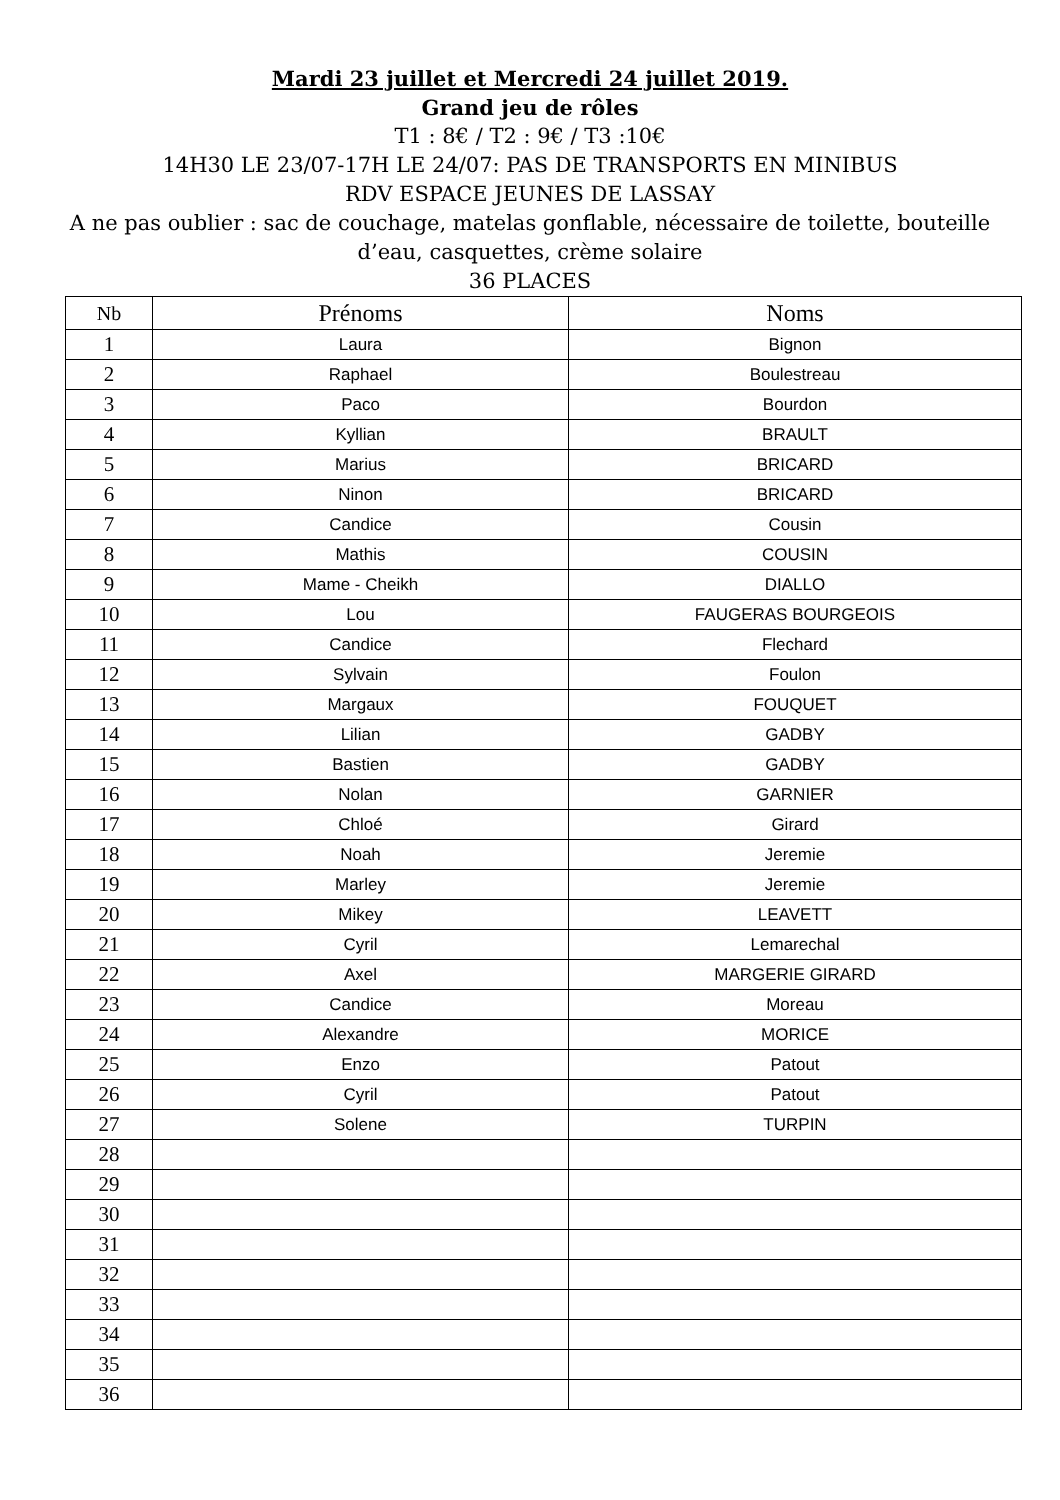Mardi 23 juillet et Mercredi 24 juillet 2019.
Grand jeu de rôles
T1 : 8€ / T2 : 9€ / T3 :10€
14H30 LE 23/07-17H LE 24/07: PAS DE TRANSPORTS EN MINIBUS
RDV ESPACE JEUNES DE LASSAY
A ne pas oublier : sac de couchage, matelas gonflable, nécessaire de toilette, bouteille
d’eau, casquettes, crème solaire
36 PLACES
| Nb | Prénoms | Noms |
| --- | --- | --- |
| 1 | Laura | Bignon |
| 2 | Raphael | Boulestreau |
| 3 | Paco | Bourdon |
| 4 | Kyllian | BRAULT |
| 5 | Marius | BRICARD |
| 6 | Ninon | BRICARD |
| 7 | Candice | Cousin |
| 8 | Mathis | COUSIN |
| 9 | Mame - Cheikh | DIALLO |
| 10 | Lou | FAUGERAS BOURGEOIS |
| 11 | Candice | Flechard |
| 12 | Sylvain | Foulon |
| 13 | Margaux | FOUQUET |
| 14 | Lilian | GADBY |
| 15 | Bastien | GADBY |
| 16 | Nolan | GARNIER |
| 17 | Chloé | Girard |
| 18 | Noah | Jeremie |
| 19 | Marley | Jeremie |
| 20 | Mikey | LEAVETT |
| 21 | Cyril | Lemarechal |
| 22 | Axel | MARGERIE GIRARD |
| 23 | Candice | Moreau |
| 24 | Alexandre | MORICE |
| 25 | Enzo | Patout |
| 26 | Cyril | Patout |
| 27 | Solene | TURPIN |
| 28 | | |
| 29 | | |
| 30 | | |
| 31 | | |
| 32 | | |
| 33 | | |
| 34 | | |
| 35 | | |
| 36 | | |